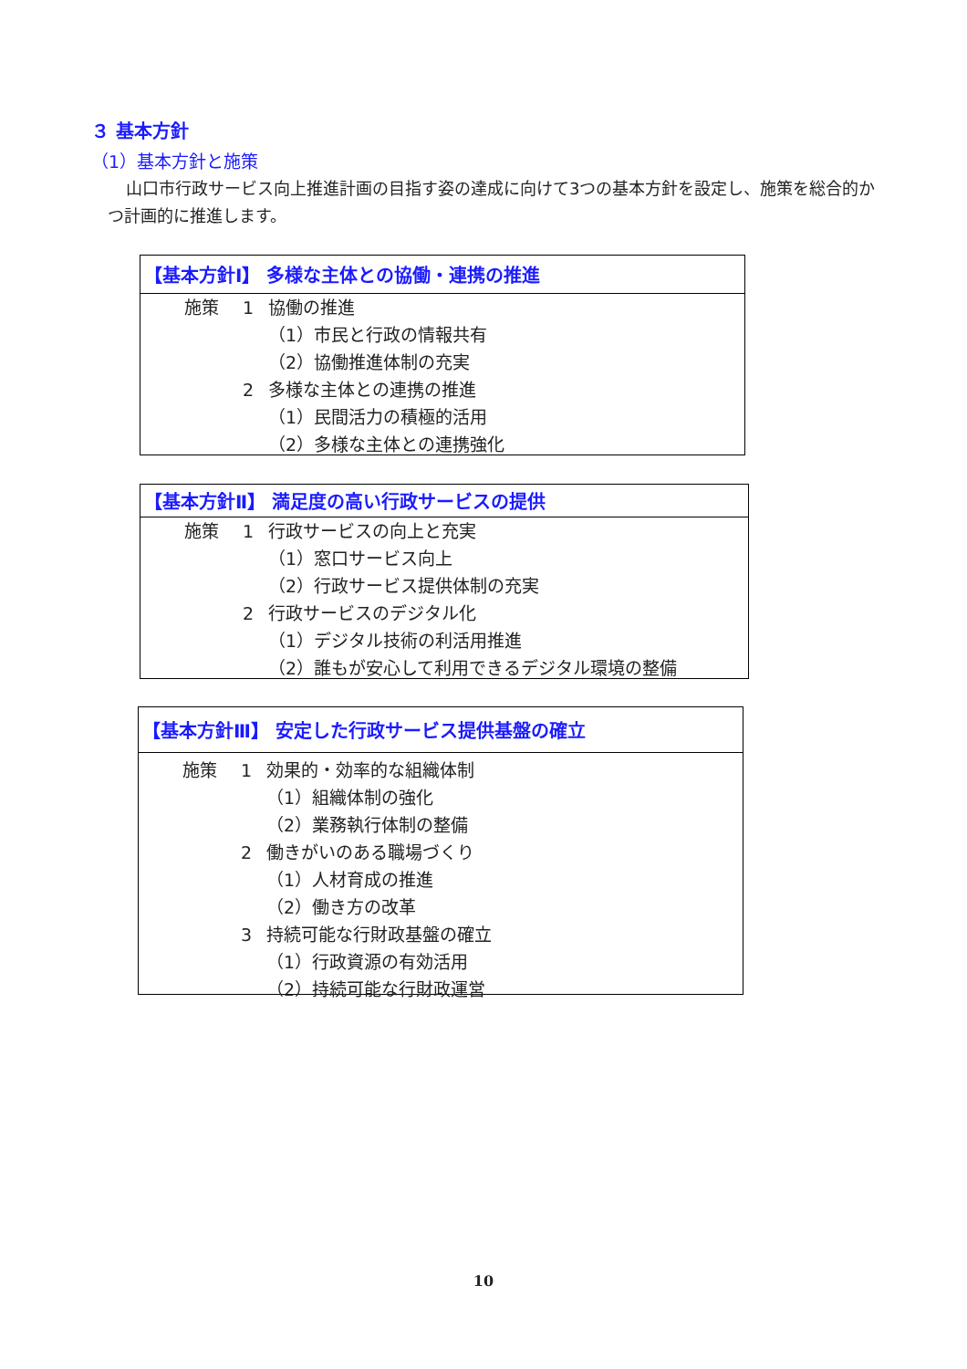３ 基本方針
（1）基本方針と施策
山口市行政サービス向上推進計画の目指す姿の達成に向けて3つの基本方針を設定し、施策を総合的かつ計画的に推進します。
【基本方針Ⅰ】 多様な主体との協働・連携の推進
施策 1 協働の推進
（1）市民と行政の情報共有
（2）協働推進体制の充実
2 多様な主体との連携の推進
（1）民間活力の積極的活用
（2）多様な主体との連携強化
【基本方針Ⅱ】 満足度の高い行政サービスの提供
施策 1 行政サービスの向上と充実
（1）窓口サービス向上
（2）行政サービス提供体制の充実
2 行政サービスのデジタル化
（1）デジタル技術の利活用推進
（2）誰もが安心して利用できるデジタル環境の整備
【基本方針Ⅲ】 安定した行政サービス提供基盤の確立
施策 1 効果的・効率的な組織体制
（1）組織体制の強化
（2）業務執行体制の整備
2 働きがいのある職場づくり
（1）人材育成の推進
（2）働き方の改革
3 持続可能な行財政基盤の確立
（1）行政資源の有効活用
（2）持続可能な行財政運営
10